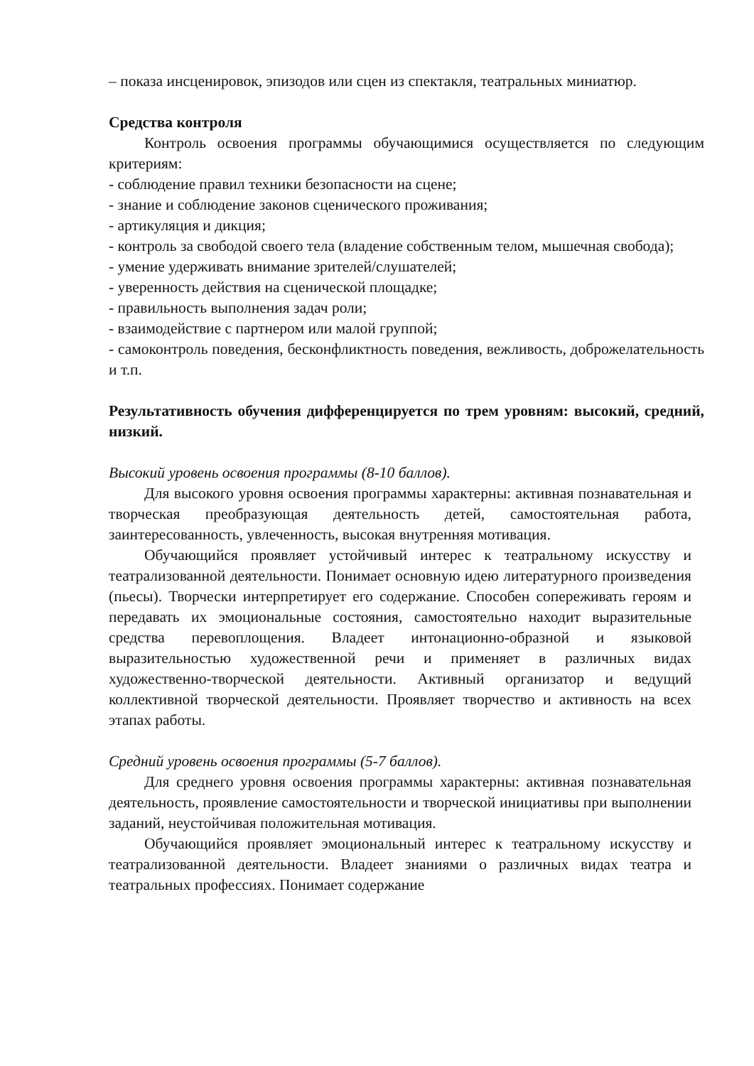– показа инсценировок, эпизодов или сцен из спектакля, театральных миниатюр.
Средства контроля
Контроль освоения программы обучающимися осуществляется по следующим критериям:
- соблюдение правил техники безопасности на сцене;
- знание и соблюдение законов сценического проживания;
- артикуляция и дикция;
- контроль за свободой своего тела (владение собственным телом, мышечная свобода);
- умение удерживать внимание зрителей/слушателей;
- уверенность действия на сценической площадке;
- правильность выполнения задач роли;
- взаимодействие с партнером или малой группой;
- самоконтроль поведения, бесконфликтность поведения, вежливость, доброжелательность и т.п.
Результативность обучения дифференцируется по трем уровням: высокий, средний, низкий.
Высокий уровень освоения программы (8-10 баллов).
Для высокого уровня освоения программы характерны: активная познавательная и творческая преобразующая деятельность детей, самостоятельная работа, заинтересованность, увлеченность, высокая внутренняя мотивация.
Обучающийся проявляет устойчивый интерес к театральному искусству и театрализованной деятельности. Понимает основную идею литературного произведения (пьесы). Творчески интерпретирует его содержание. Способен сопереживать героям и передавать их эмоциональные состояния, самостоятельно находит выразительные средства перевоплощения. Владеет интонационно-образной и языковой выразительностью художественной речи и применяет в различных видах художественно-творческой деятельности. Активный организатор и ведущий коллективной творческой деятельности. Проявляет творчество и активность на всех этапах работы.
Средний уровень освоения программы (5-7 баллов).
Для среднего уровня освоения программы характерны: активная познавательная деятельность, проявление самостоятельности и творческой инициативы при выполнении заданий, неустойчивая положительная мотивация.
Обучающийся проявляет эмоциональный интерес к театральному искусству и театрализованной деятельности. Владеет знаниями о различных видах театра и театральных профессиях. Понимает содержание